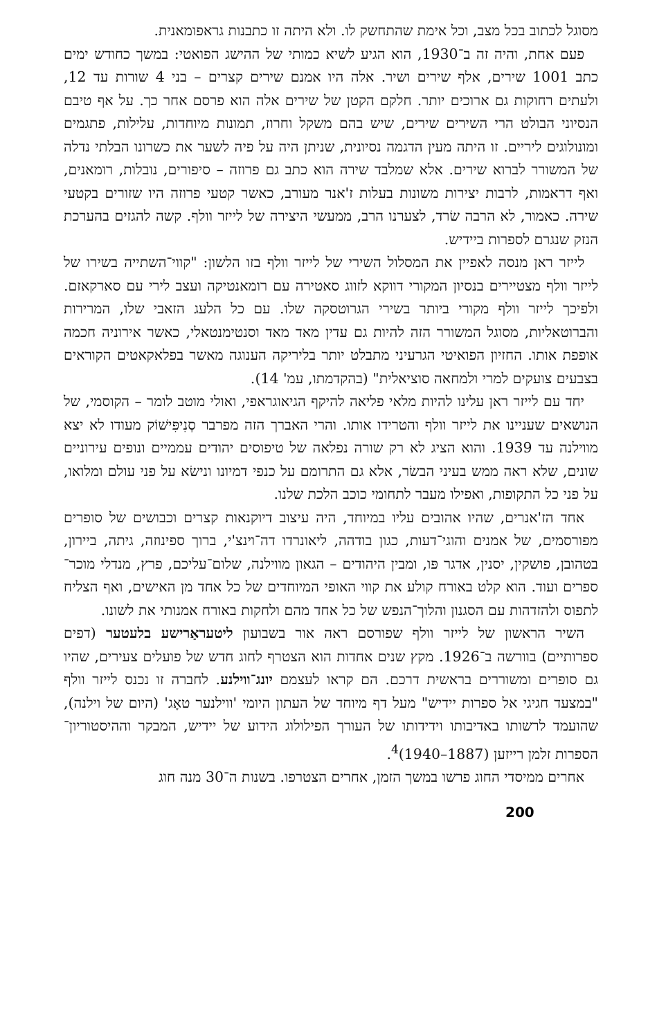מסוגל לכתוב בכל מצב, וכל אימת שהתחשק לו. ולא היתה זו כתבנות גראפומאנית.
פעם אחת, והיה זה ב־1930, הוא הגיע לשיא כמותי של ההישג הפואטי: במשך כחודש ימים כתב 1001 שירים, אלף שירים ושיר. אלה היו אמנם שירים קצרים – בני 4 שורות עד 12, ולעתים רחוקות גם ארוכים יותר. חלקם הקטן של שירים אלה הוא פרסם אחר כך. על אף טיבם הנסיוני הבולט הרי השירים שירים, שיש בהם משקל וחרוז, תמונות מיוחדות, עלילות, פתגמים ומונולוגים ליריים. זו היתה מעין הדגמה נסיונית, שניתן היה על פיה לשער את כשרונו הבלתי נדלה של המשורר לברוא שירים. אלא שמלבד שירה הוא כתב גם פרוזה – סיפורים, נובלות, רומאנים, ואף דראמות, לרבות יצירות משונות בעלות ז'אנר מעורב, כאשר קטעי פרוזה היו שזורים בקטעי שירה. כאמור, לא הרבה שׂרד, לצערנו הרב, ממעשי היצירה של לייזר וולף. קשה להגזים בהערכת הנזק שנגרם לספרות ביידיש.
לייזר ראן מנסה לאפיין את המסלול השירי של לייזר וולף בזו הלשון: "קווי־השתייה בשירו של לייזר וולף מצטיירים בנסיון המקורי דווקא לזווג סאטירה עם רומאנטיקה ועצב לירי עם סארקאזם. ולפיכך לייזר וולף מקורי ביותר בשירי הגרוטסקה שלו. עם כל הלעג הזאבי שלו, המרירות והברוטאליות, מסוגל המשורר הזה להיות גם עדין מאד מאד וסנטימנטאלי, כאשר אירוניה חכמה אופפת אותו. החזיון הפואיטי הגרעיני מתבלט יותר בליריקה הענוגה מאשר בפלאקאטים הקוראים בצבעים צועקים למרי ולמחאה סוציאלית" (בהקדמתו, עמ' 14).
יחד עם לייזר ראן עלינו להיות מלאי פליאה להיקף הגיאוגראפי, ואולי מוטב לומר – הקוסמי, של הנושאים שעניינו את לייזר וולף והטרידו אותו. והרי האברך הזה מפרבר סְנִיפִּישׁוֹק מעודו לא יצא מווילנה עד 1939. והוא הציג לא רק שורה נפלאה של טיפוסים יהודים עממיים ונופים עירוניים שונים, שלא ראה ממש בעיני הבשׂר, אלא גם התרומם על כנפי דמיונו ונישׂא על פני עולם ומלואו, על פני כל התקופות, ואפילו מעבר לתחומי כוכב הלכת שלנו.
אחד הז'אנרים, שהיו אהובים עליו במיוחד, היה עיצוב דיוקנאות קצרים וכבושים של סופרים מפורסמים, של אמנים והוגי־דעות, כגון בודהה, ליאונרדו דה־וינצ'י, ברוך ספינוזה, גיתה, ביירון, בטהובן, פושקין, יסנין, אדגר פּו, ומבין היהודים – הגאון מווילנה, שלום־עליכם, פרץ, מנדלי מוכר־ספרים ועוד. הוא קלט באורח קולע את קווי האופי המיוחדים של כל אחד מן האישים, ואף הצליח לתפוס ולהזדהות עם הסגנון והלוך־הנפש של כל אחד מהם ולחקות באורח אמנותי את לשונו.
השיר הראשון של לייזר וולף שפורסם ראה אור בשבועון ליטעראַרישע בלעטער (דפים ספרותיים) בוורשה ב־1926. מקץ שנים אחדות הוא הצטרף לחוג חדש של פועלים צעירים, שהיו גם סופרים ומשוררים בראשית דרכם. הם קראו לעצמם יונג־ווילנע. לחברה זו נכנס לייזר וולף "במצעד חגיגי אל ספרות יידיש" מעל דף מיוחד של העתון היומי 'ווילנער טאָג' (היום של וילנה), שהועמד לרשותו באדיבותו וידידותו של העורך הפילולוג הידוע של יידיש, המבקר וההיסטוריון־הספרות זלמן רייזען (1887–1940)<sup>4</sup>.
אחרים ממיסדי החוג פרשו במשך הזמן, אחרים הצטרפו. בשנות ה־30 מנה חוג
200